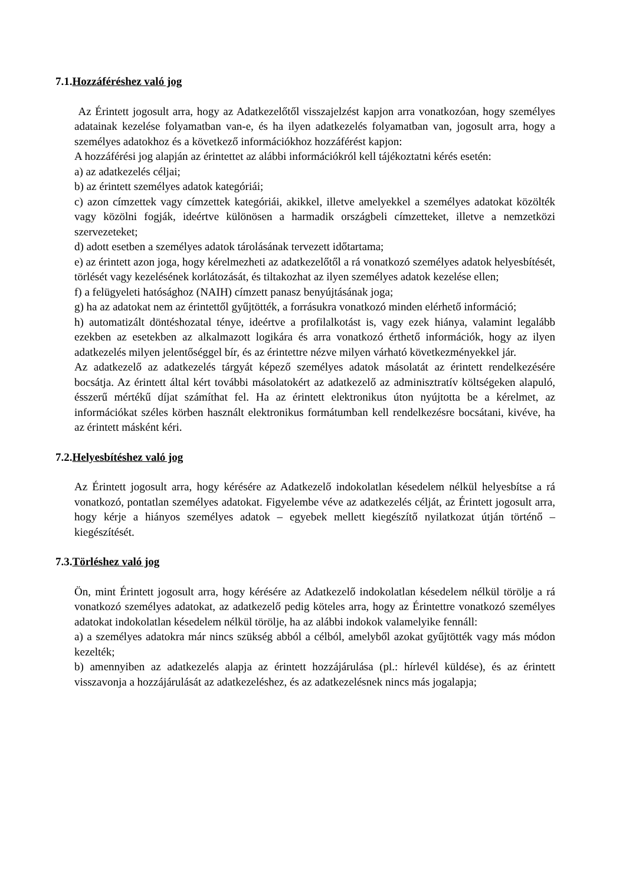7.1.Hozzáféréshez való jog
Az Érintett jogosult arra, hogy az Adatkezelőtől visszajelzést kapjon arra vonatkozóan, hogy személyes adatainak kezelése folyamatban van-e, és ha ilyen adatkezelés folyamatban van, jogosult arra, hogy a személyes adatokhoz és a következő információkhoz hozzáférést kapjon:
A hozzáférési jog alapján az érintettet az alábbi információkról kell tájékoztatni kérés esetén:
a) az adatkezelés céljai;
b) az érintett személyes adatok kategóriái;
c) azon címzettek vagy címzettek kategóriái, akikkel, illetve amelyekkel a személyes adatokat közölték vagy közölni fogják, ideértve különösen a harmadik országbeli címzetteket, illetve a nemzetközi szervezeteket;
d) adott esetben a személyes adatok tárolásának tervezett időtartama;
e) az érintett azon joga, hogy kérelmezheti az adatkezelőtől a rá vonatkozó személyes adatok helyesbítését, törlését vagy kezelésének korlátozását, és tiltakozhat az ilyen személyes adatok kezelése ellen;
f) a felügyeleti hatósághoz (NAIH) címzett panasz benyújtásának joga;
g) ha az adatokat nem az érintettől gyűjtötték, a forrásukra vonatkozó minden elérhető információ;
h) automatizált döntéshozatal ténye, ideértve a profilalkotást is, vagy ezek hiánya, valamint legalább ezekben az esetekben az alkalmazott logikára és arra vonatkozó érthető információk, hogy az ilyen adatkezelés milyen jelentőséggel bír, és az érintettre nézve milyen várható következményekkel jár.
Az adatkezelő az adatkezelés tárgyát képező személyes adatok másolatát az érintett rendelkezésére bocsátja. Az érintett által kért további másolatokért az adatkezelő az adminisztratív költségeken alapuló, ésszerű mértékű díjat számíthat fel. Ha az érintett elektronikus úton nyújtotta be a kérelmet, az információkat széles körben használt elektronikus formátumban kell rendelkezésre bocsátani, kivéve, ha az érintett másként kéri.
7.2.Helyesbítéshez való jog
Az Érintett jogosult arra, hogy kérésére az Adatkezelő indokolatlan késedelem nélkül helyesbítse a rá vonatkozó, pontatlan személyes adatokat. Figyelembe véve az adatkezelés célját, az Érintett jogosult arra, hogy kérje a hiányos személyes adatok – egyebek mellett kiegészítő nyilatkozat útján történő – kiegészítését.
7.3.Törléshez való jog
Ön, mint Érintett jogosult arra, hogy kérésére az Adatkezelő indokolatlan késedelem nélkül törölje a rá vonatkozó személyes adatokat, az adatkezelő pedig köteles arra, hogy az Érintettre vonatkozó személyes adatokat indokolatlan késedelem nélkül törölje, ha az alábbi indokok valamelyike fennáll:
a) a személyes adatokra már nincs szükség abból a célból, amelyből azokat gyűjtötték vagy más módon kezelték;
b) amennyiben az adatkezelés alapja az érintett hozzájárulása (pl.: hírlevél küldése), és az érintett visszavonja a hozzájárulását az adatkezeléshez, és az adatkezelésnek nincs más jogalapja;